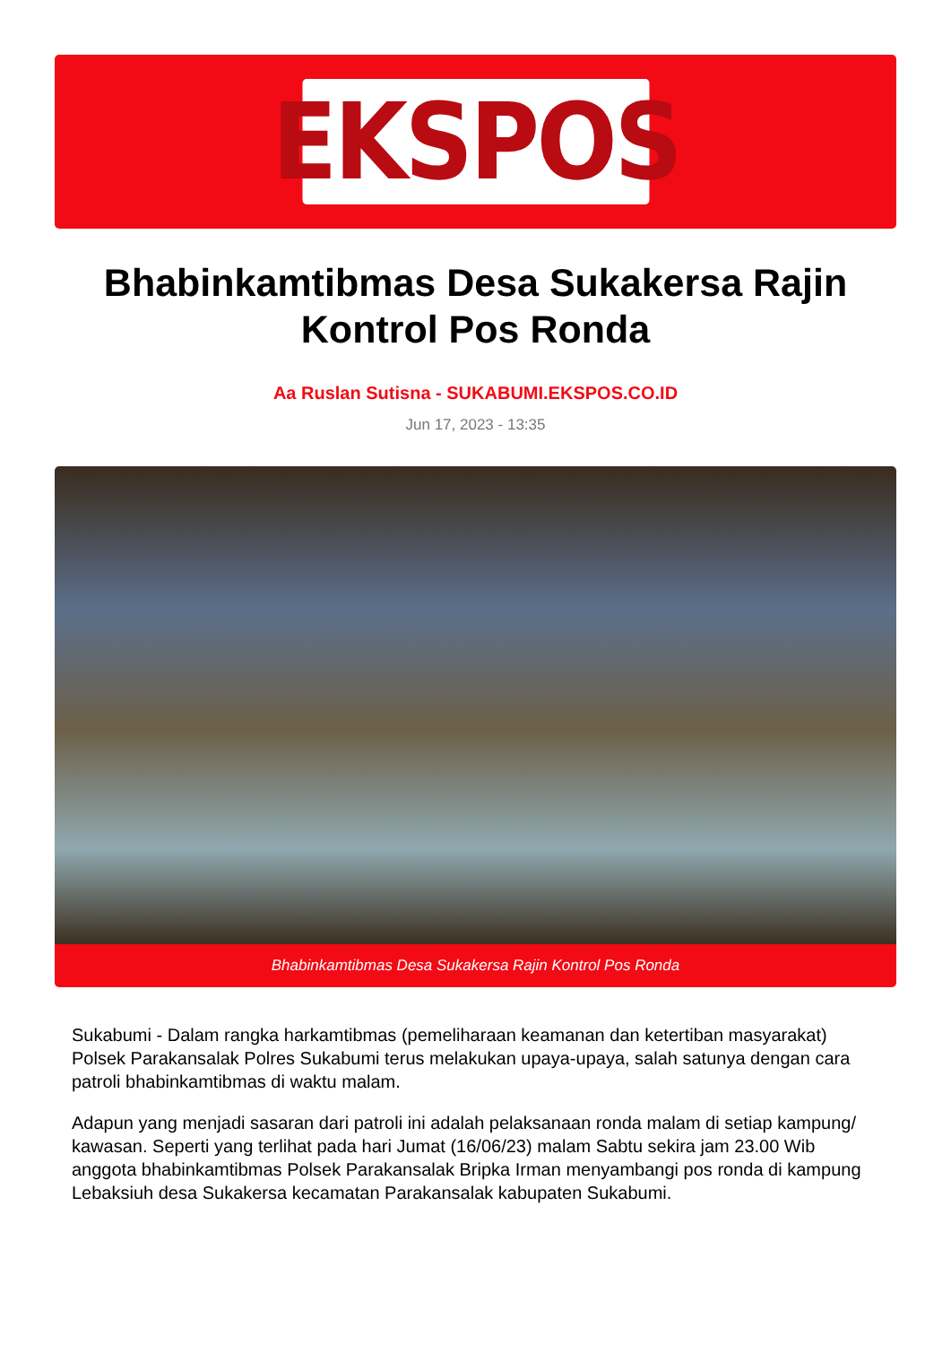EKSPOS
Bhabinkamtibmas Desa Sukakersa Rajin Kontrol Pos Ronda
Aa Ruslan Sutisna - SUKABUMI.EKSPOS.CO.ID
Jun 17, 2023 - 13:35
Bhabinkamtibmas Desa Sukakersa Rajin Kontrol Pos Ronda
Sukabumi - Dalam rangka harkamtibmas (pemeliharaan keamanan dan ketertiban masyarakat) Polsek Parakansalak Polres Sukabumi terus melakukan upaya-upaya, salah satunya dengan cara patroli bhabinkamtibmas di waktu malam.
Adapun yang menjadi sasaran dari patroli ini adalah pelaksanaan ronda malam di setiap kampung/ kawasan. Seperti yang terlihat pada hari Jumat (16/06/23) malam Sabtu sekira jam 23.00 Wib anggota bhabinkamtibmas Polsek Parakansalak Bripka Irman menyambangi pos ronda di kampung Lebaksiuh desa Sukakersa kecamatan Parakansalak kabupaten Sukabumi.